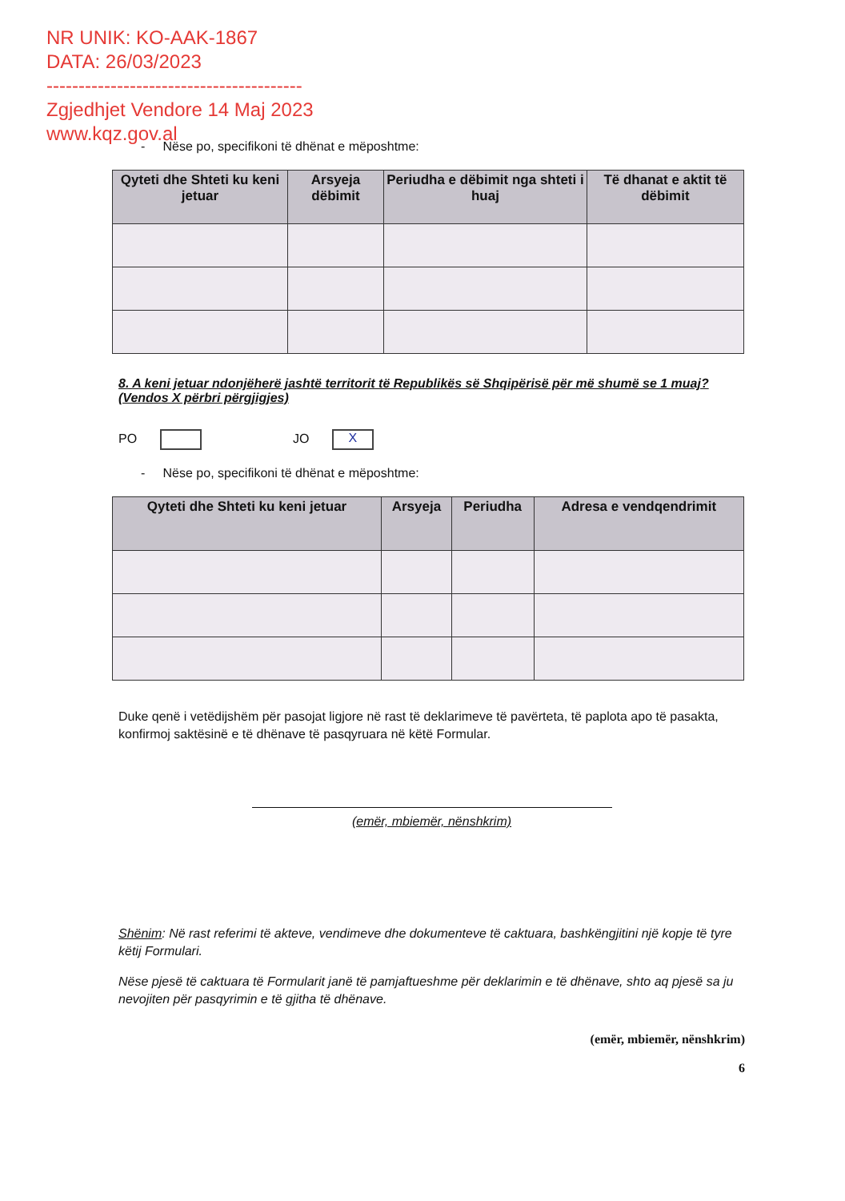NR UNIK: KO-AAK-1867
DATA: 26/03/2023
----------------------------------------
Zgjedhjet Vendore 14 Maj 2023
www.kqz.gov.al
- Nëse po, specifikoni të dhënat e mëposhtme:
| Qyteti dhe Shteti ku keni jetuar | Arsyeja dëbimit | Periudha e dëbimit nga shteti i huaj | Të dhanat e aktit të dëbimit |
| --- | --- | --- | --- |
8. A keni jetuar ndonjëherë jashtë territorit të Republikës së Shqipërisë për më shumë se 1 muaj? (Vendos X përbri përgjigjes)
PO JO X
- Nëse po, specifikoni të dhënat e mëposhtme:
| Qyteti dhe Shteti ku keni jetuar | Arsyeja | Periudha | Adresa e vendqendrimit |
| --- | --- | --- | --- |
Duke qenë i vetëdijshëm për pasojat ligjore në rast të deklarimeve të pavërteta, të paplota apo të pasakta, konfirmoj saktësinë e të dhënave të pasqyruara në këtë Formular.
(emër, mbiemër, nënshkrim)
Shënim: Në rast referimi të akteve, vendimeve dhe dokumenteve të caktuara, bashkëngjitini një kopje të tyre këtij Formulari.
Nëse pjesë të caktuara të Formularit janë të pamjaftueshme për deklarimin e të dhënave, shto aq pjesë sa ju nevojiten për pasqyrimin e të gjitha të dhënave.
(emër, mbiemër, nënshkrim)
6